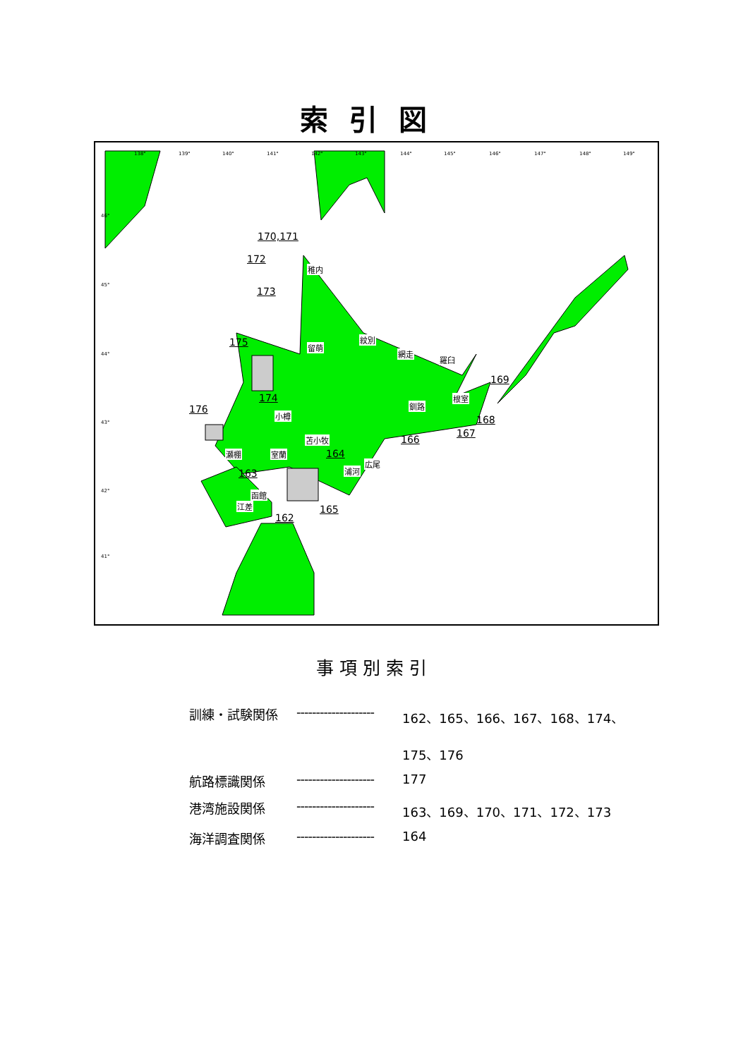索引図
138° 139° 140° 141° 142° 143° 144° 145° 146° 147° 148° 149°
46°
45°
44°
43°
42°
41°
170,171
172
173
175
174
176
169
168
167
166
164
163
165
162
稚内
紋別
留萌
網走
羅臼
根室
釧路
小樽
苫小牧
瀬棚 室蘭
広尾
浦河
函館
江差
事項別索引
| 訓練・試験関係 | -------------------- | 162、165、166、167、168、174、 175、176 |
| 航路標識関係 | -------------------- | 177 |
| 港湾施設関係 | -------------------- | 163、169、170、171、172、173 |
| 海洋調査関係 | -------------------- | 164 |